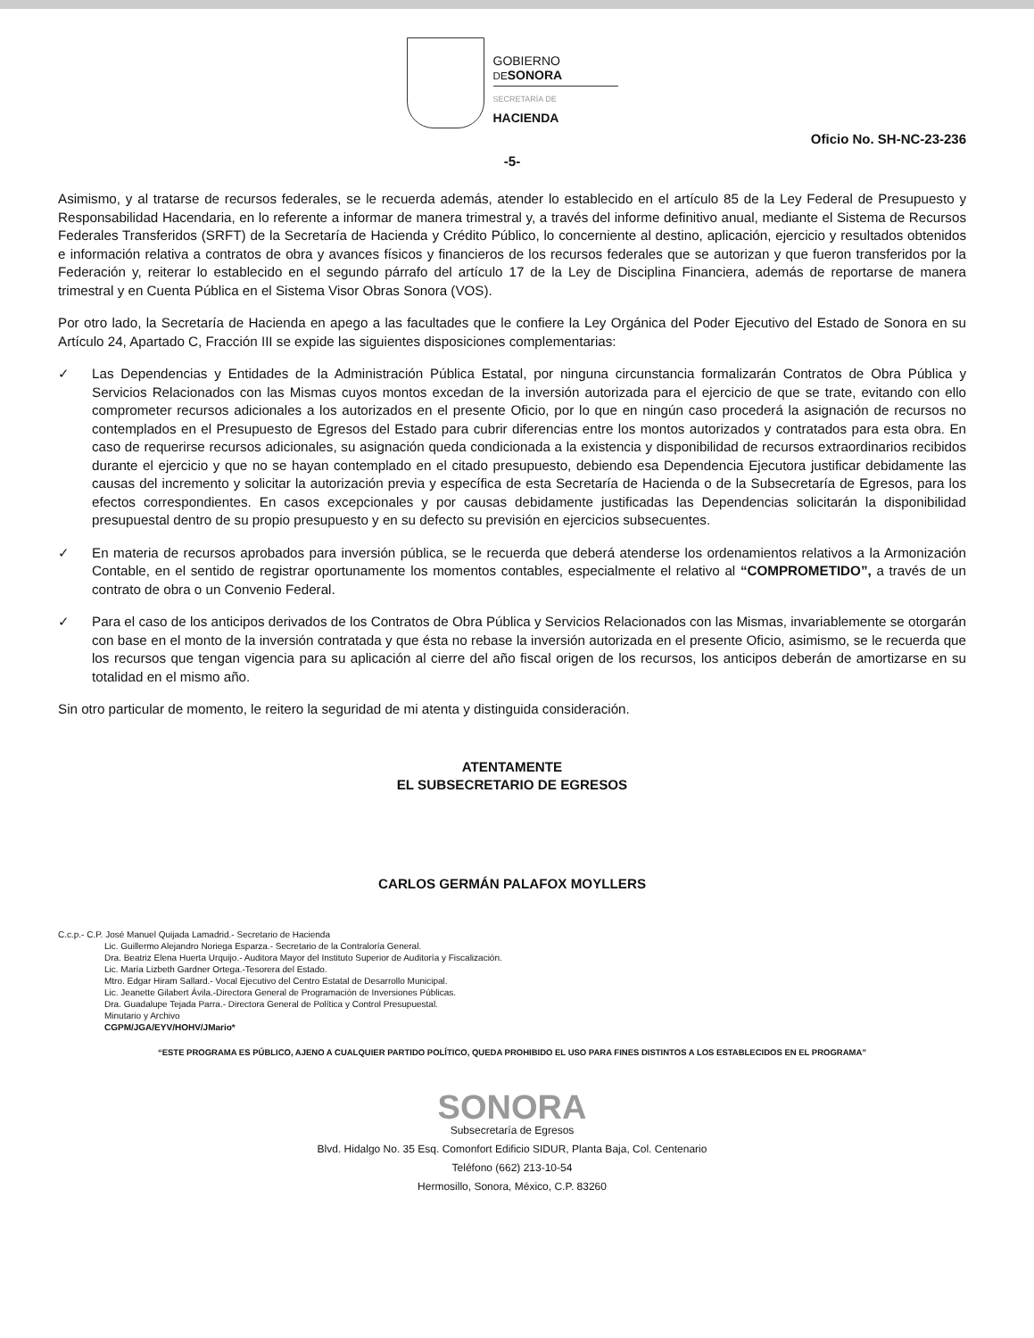GOBIERNO
DE SONORA
SECRETARÍA DE
HACIENDA
Oficio No. SH-NC-23-236
-5-
Asimismo, y al tratarse de recursos federales, se le recuerda además, atender lo establecido en el artículo 85 de la Ley Federal de Presupuesto y Responsabilidad Hacendaria, en lo referente a informar de manera trimestral y, a través del informe definitivo anual, mediante el Sistema de Recursos Federales Transferidos (SRFT) de la Secretaría de Hacienda y Crédito Público, lo concerniente al destino, aplicación, ejercicio y resultados obtenidos e información relativa a contratos de obra y avances físicos y financieros de los recursos federales que se autorizan y que fueron transferidos por la Federación y, reiterar lo establecido en el segundo párrafo del artículo 17 de la Ley de Disciplina Financiera, además de reportarse de manera trimestral y en Cuenta Pública en el Sistema Visor Obras Sonora (VOS).
Por otro lado, la Secretaría de Hacienda en apego a las facultades que le confiere la Ley Orgánica del Poder Ejecutivo del Estado de Sonora en su Artículo 24, Apartado C, Fracción III se expide las siguientes disposiciones complementarias:
✓ Las Dependencias y Entidades de la Administración Pública Estatal, por ninguna circunstancia formalizarán Contratos de Obra Pública y Servicios Relacionados con las Mismas cuyos montos excedan de la inversión autorizada para el ejercicio de que se trate, evitando con ello comprometer recursos adicionales a los autorizados en el presente Oficio, por lo que en ningún caso procederá la asignación de recursos no contemplados en el Presupuesto de Egresos del Estado para cubrir diferencias entre los montos autorizados y contratados para esta obra. En caso de requerirse recursos adicionales, su asignación queda condicionada a la existencia y disponibilidad de recursos extraordinarios recibidos durante el ejercicio y que no se hayan contemplado en el citado presupuesto, debiendo esa Dependencia Ejecutora justificar debidamente las causas del incremento y solicitar la autorización previa y específica de esta Secretaría de Hacienda o de la Subsecretaría de Egresos, para los efectos correspondientes. En casos excepcionales y por causas debidamente justificadas las Dependencias solicitarán la disponibilidad presupuestal dentro de su propio presupuesto y en su defecto su previsión en ejercicios subsecuentes.
✓ En materia de recursos aprobados para inversión pública, se le recuerda que deberá atenderse los ordenamientos relativos a la Armonización Contable, en el sentido de registrar oportunamente los momentos contables, especialmente el relativo al “COMPROMETIDO”, a través de un contrato de obra o un Convenio Federal.
✓ Para el caso de los anticipos derivados de los Contratos de Obra Pública y Servicios Relacionados con las Mismas, invariablemente se otorgarán con base en el monto de la inversión contratada y que ésta no rebase la inversión autorizada en el presente Oficio, asimismo, se le recuerda que los recursos que tengan vigencia para su aplicación al cierre del año fiscal origen de los recursos, los anticipos deberán de amortizarse en su totalidad en el mismo año.
Sin otro particular de momento, le reitero la seguridad de mi atenta y distinguida consideración.
ATENTAMENTE
EL SUBSECRETARIO DE EGRESOS
CARLOS GERMÁN PALAFOX MOYLLERS
C.c.p.- C.P. José Manuel Quijada Lamadrid.- Secretario de Hacienda
Lic. Guillermo Alejandro Noriega Esparza.- Secretario de la Contraloría General.
Dra. Beatriz Elena Huerta Urquijo.- Auditora Mayor del Instituto Superior de Auditoría y Fiscalización.
Lic. María Lizbeth Gardner Ortega.-Tesorera del Estado.
Mtro. Edgar Hiram Sallard.- Vocal Ejecutivo del Centro Estatal de Desarrollo Municipal.
Lic. Jeanette Gilabert Ávila.-Directora General de Programación de Inversiones Públicas.
Dra. Guadalupe Tejada Parra.- Directora General de Política y Control Presupuestal.
Minutario y Archivo
CGPM/JGA/EYV/HOHV/JMario*
“ESTE PROGRAMA ES PÚBLICO, AJENO A CUALQUIER PARTIDO POLÍTICO, QUEDA PROHIBIDO EL USO PARA FINES DISTINTOS A LOS ESTABLECIDOS EN EL PROGRAMA”
SONORA
Subsecretaría de Egresos
Blvd. Hidalgo No. 35 Esq. Comonfort Edificio SIDUR, Planta Baja, Col. Centenario
Teléfono (662) 213-10-54
Hermosillo, Sonora, México, C.P. 83260